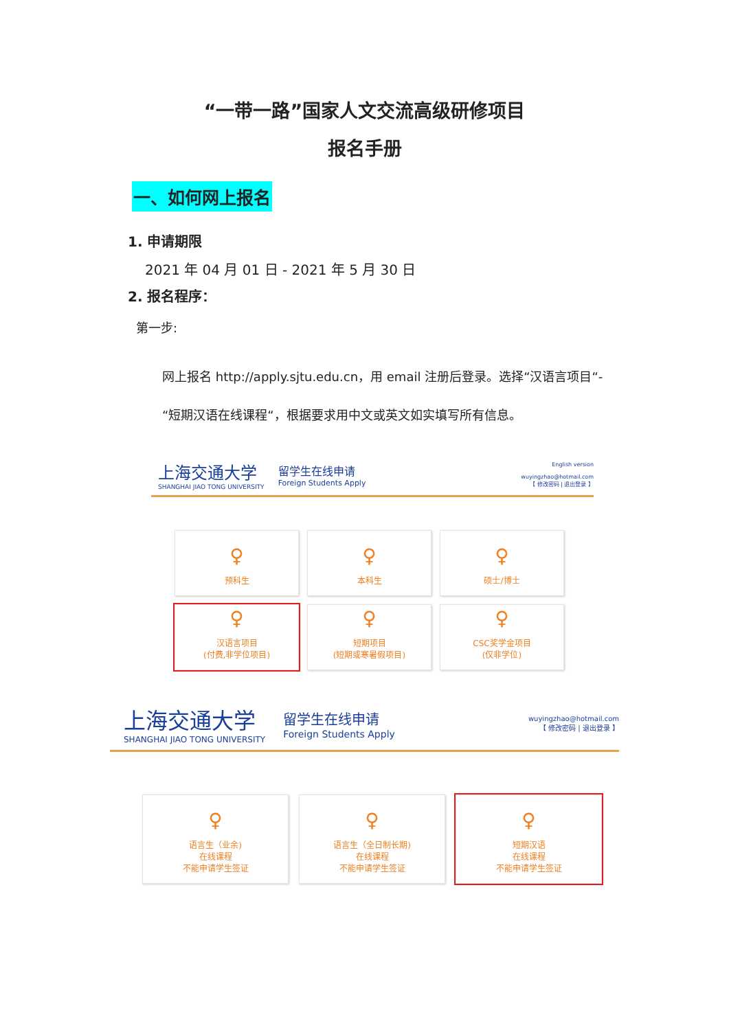“一带一路”国家人文交流高级研修项目
报名手册
一、如何网上报名
1. 申请期限
2021 年 04 月 01 日 - 2021 年 5 月 30 日
2. 报名程序：
第一步:
网上报名 http://apply.sjtu.edu.cn，用 email 注册后登录。选择“汉语言项目“-“短期汉语在线课程“，根据要求用中文或英文如实填写所有信息。
上海交通大学
SHANGHAI JIAO TONG UNIVERSITY
留学生在线申请
Foreign Students Apply
English version
wuyingzhao@hotmail.com
【 修改密码 | 退出登录 】
♀
预科生
♀
本科生
♀
硕士/博士
♀
汉语言项目
(付费,非学位项目)
♀
短期项目
(短期或寒暑假项目)
♀
CSC奖学金项目
(仅非学位)
上海交通大学
SHANGHAI JIAO TONG UNIVERSITY
留学生在线申请
Foreign Students Apply
wuyingzhao@hotmail.com
【 修改密码 | 退出登录 】
♀
语言生（业余)
在线课程
不能申请学生签证
♀
语言生（全日制长期)
在线课程
不能申请学生签证
♀
短期汉语
在线课程
不能申请学生签证